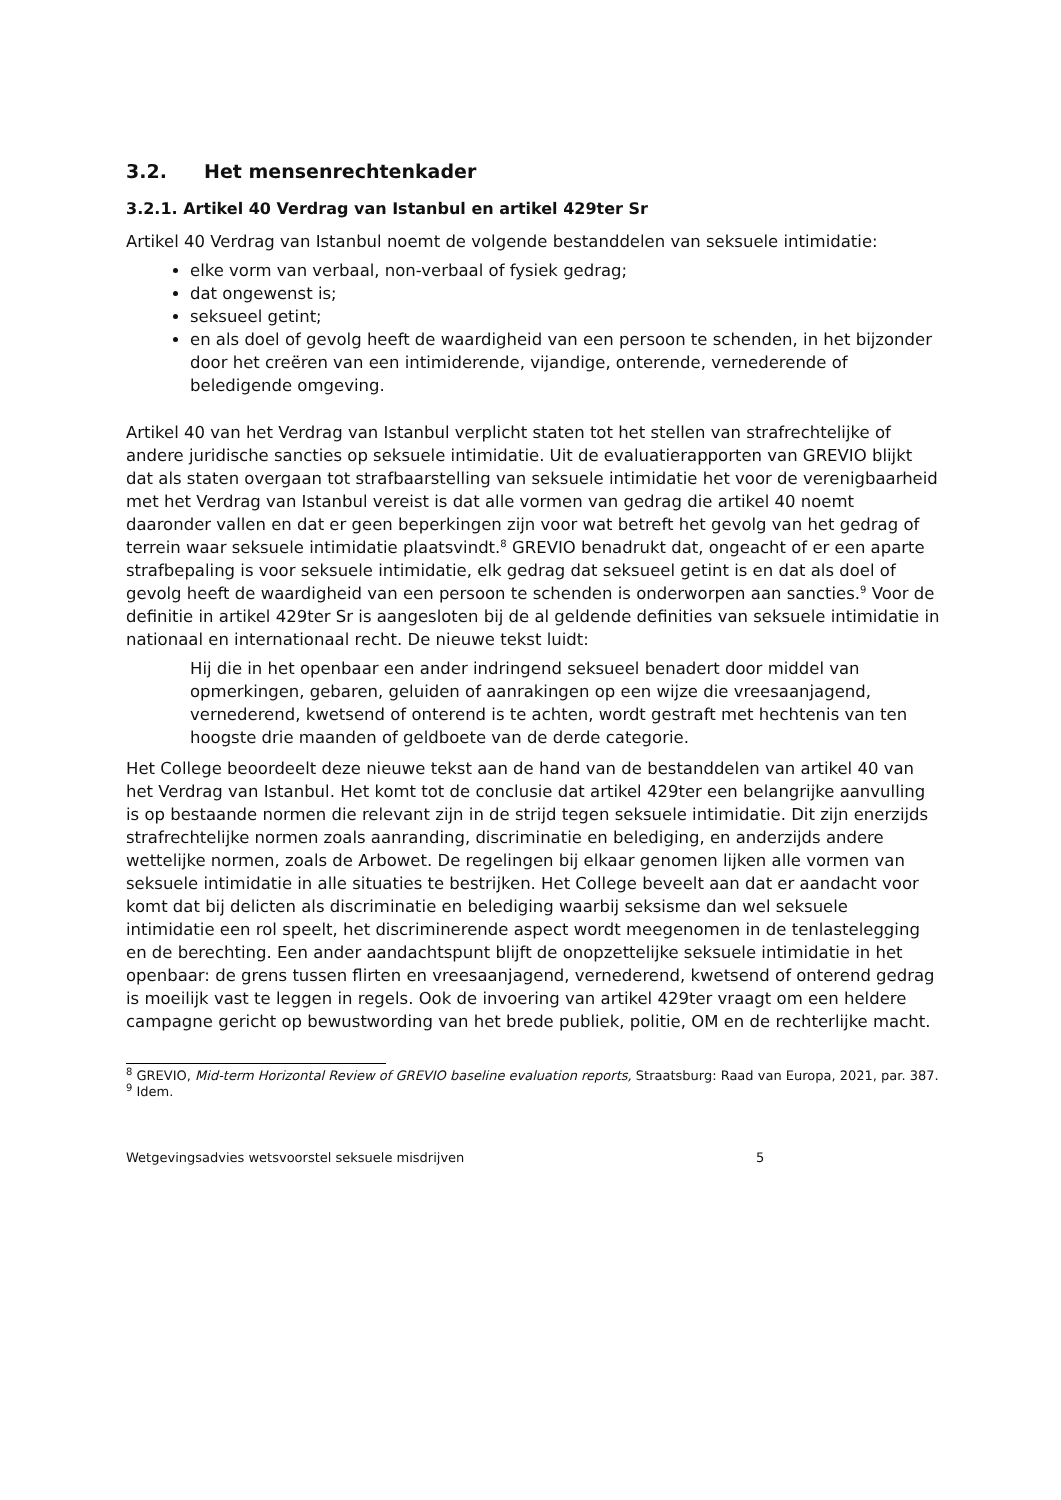3.2. Het mensenrechtenkader
3.2.1. Artikel 40 Verdrag van Istanbul en artikel 429ter Sr
Artikel 40 Verdrag van Istanbul noemt de volgende bestanddelen van seksuele intimidatie:
elke vorm van verbaal, non-verbaal of fysiek gedrag;
dat ongewenst is;
seksueel getint;
en als doel of gevolg heeft de waardigheid van een persoon te schenden, in het bijzonder door het creëren van een intimiderende, vijandige, onterende, vernederende of beledigende omgeving.
Artikel 40 van het Verdrag van Istanbul verplicht staten tot het stellen van strafrechtelijke of andere juridische sancties op seksuele intimidatie. Uit de evaluatierapporten van GREVIO blijkt dat als staten overgaan tot strafbaarstelling van seksuele intimidatie het voor de verenigbaarheid met het Verdrag van Istanbul vereist is dat alle vormen van gedrag die artikel 40 noemt daaronder vallen en dat er geen beperkingen zijn voor wat betreft het gevolg van het gedrag of terrein waar seksuele intimidatie plaatsvindt.<sup>8</sup> GREVIO benadrukt dat, ongeacht of er een aparte strafbepaling is voor seksuele intimidatie, elk gedrag dat seksueel getint is en dat als doel of gevolg heeft de waardigheid van een persoon te schenden is onderworpen aan sancties.<sup>9</sup> Voor de definitie in artikel 429ter Sr is aangesloten bij de al geldende definities van seksuele intimidatie in nationaal en internationaal recht. De nieuwe tekst luidt:
Hij die in het openbaar een ander indringend seksueel benadert door middel van opmerkingen, gebaren, geluiden of aanrakingen op een wijze die vreesaanjagend, vernederend, kwetsend of onterend is te achten, wordt gestraft met hechtenis van ten hoogste drie maanden of geldboete van de derde categorie.
Het College beoordeelt deze nieuwe tekst aan de hand van de bestanddelen van artikel 40 van het Verdrag van Istanbul. Het komt tot de conclusie dat artikel 429ter een belangrijke aanvulling is op bestaande normen die relevant zijn in de strijd tegen seksuele intimidatie. Dit zijn enerzijds strafrechtelijke normen zoals aanranding, discriminatie en belediging, en anderzijds andere wettelijke normen, zoals de Arbowet. De regelingen bij elkaar genomen lijken alle vormen van seksuele intimidatie in alle situaties te bestrijken. Het College beveelt aan dat er aandacht voor komt dat bij delicten als discriminatie en belediging waarbij seksisme dan wel seksuele intimidatie een rol speelt, het discriminerende aspect wordt meegenomen in de tenlastelegging en de berechting. Een ander aandachtspunt blijft de onopzettelijke seksuele intimidatie in het openbaar: de grens tussen flirten en vreesaanjagend, vernederend, kwetsend of onterend gedrag is moeilijk vast te leggen in regels. Ook de invoering van artikel 429ter vraagt om een heldere campagne gericht op bewustwording van het brede publiek, politie, OM en de rechterlijke macht.
<sup>8</sup> GREVIO, Mid-term Horizontal Review of GREVIO baseline evaluation reports, Straatsburg: Raad van Europa, 2021, par. 387.
<sup>9</sup> Idem.
Wetgevingsadvies wetsvoorstel seksuele misdrijven 5